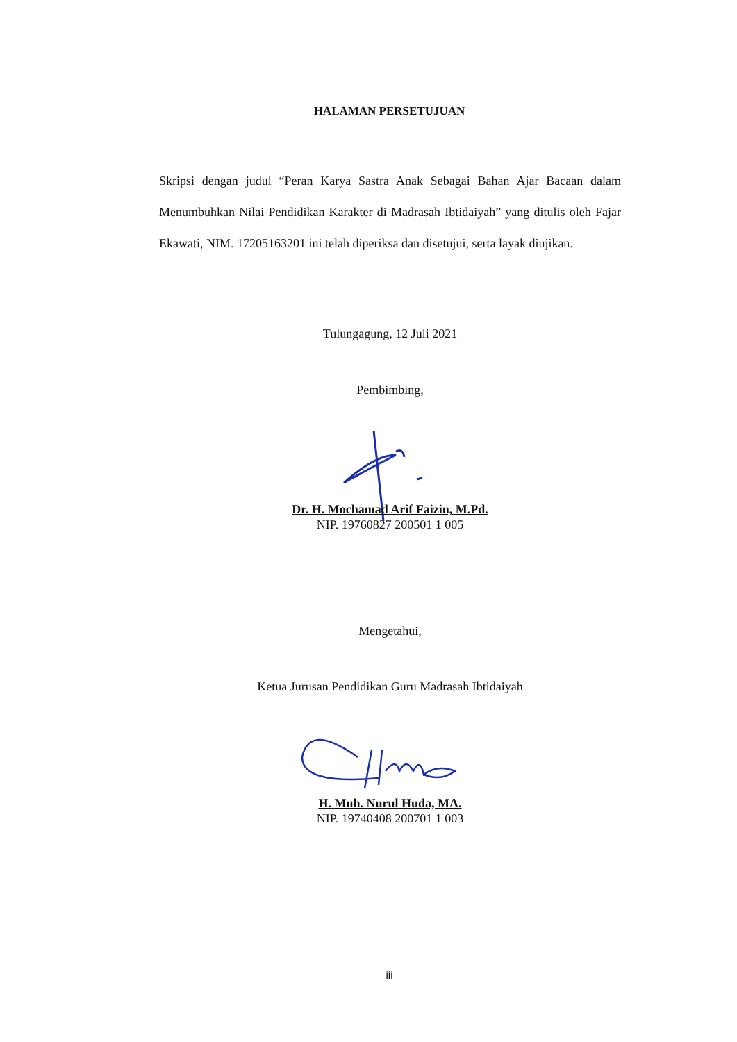HALAMAN PERSETUJUAN
Skripsi dengan judul “Peran Karya Sastra Anak Sebagai Bahan Ajar Bacaan dalam Menumbuhkan Nilai Pendidikan Karakter di Madrasah Ibtidaiyah” yang ditulis oleh Fajar Ekawati, NIM. 17205163201 ini telah diperiksa dan disetujui, serta layak diujikan.
Tulungagung, 12 Juli 2021
Pembimbing,
Dr. H. Mochamad Arif Faizin, M.Pd.
NIP. 19760827 200501 1 005
Mengetahui,
Ketua Jurusan Pendidikan Guru Madrasah Ibtidaiyah
H. Muh. Nurul Huda, MA.
NIP. 19740408 200701 1 003
iii